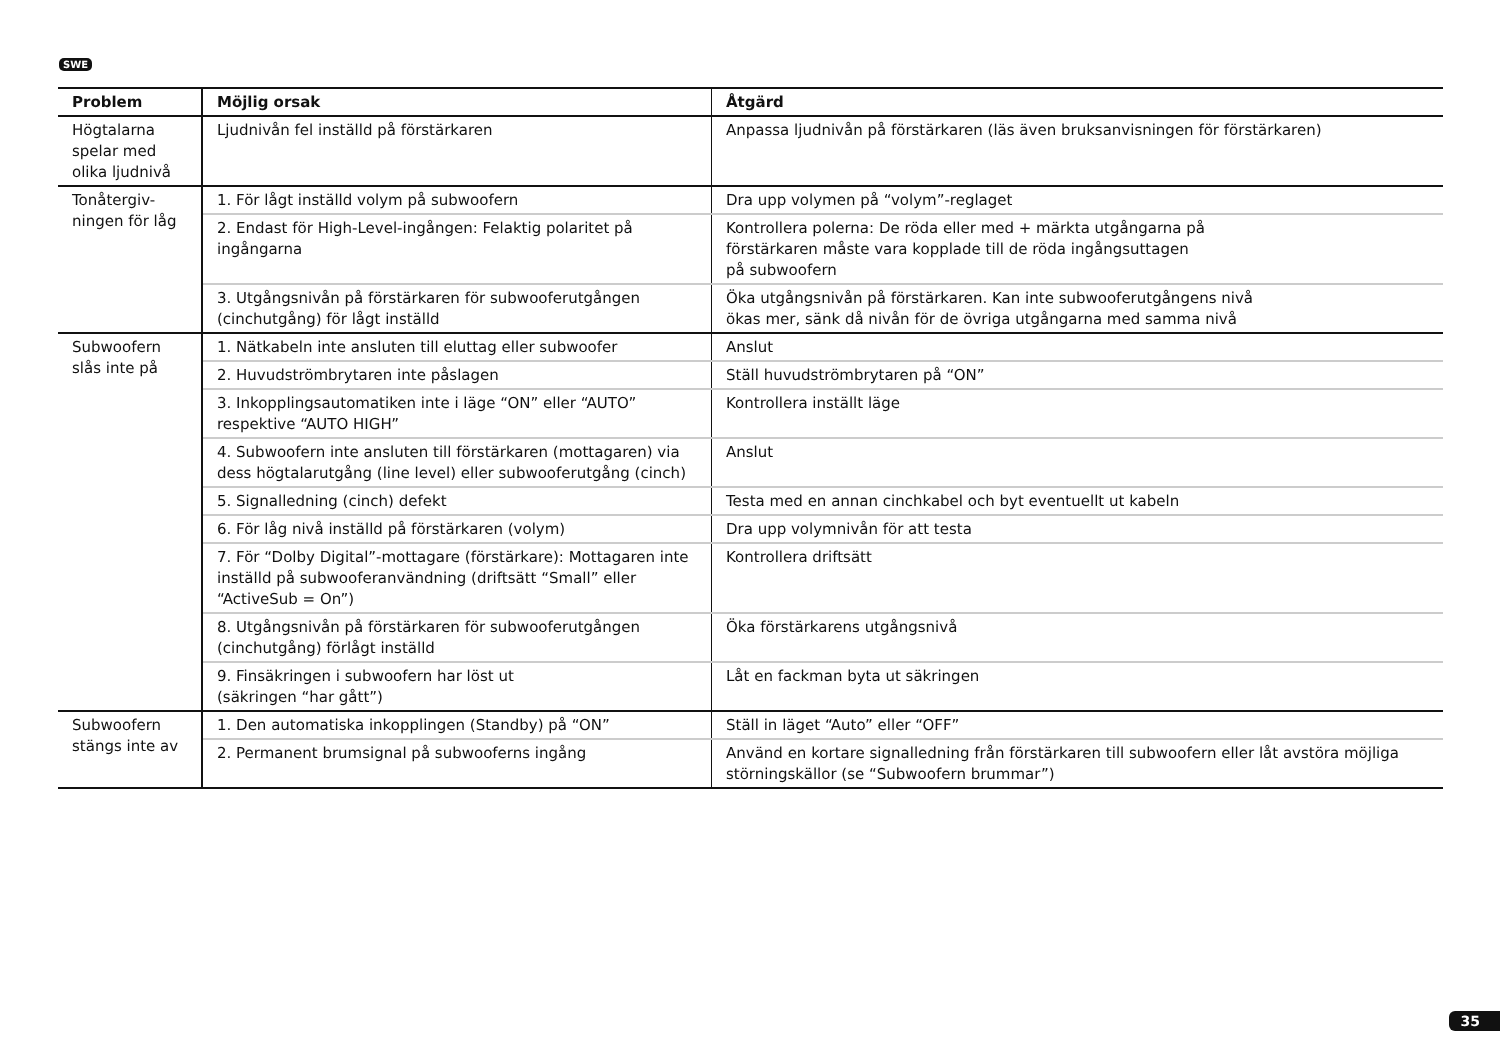SWE
| Problem | Möjlig orsak | Åtgärd |
| --- | --- | --- |
| Högtalarna spelar med olika ljudnivå | Ljudnivån fel inställd på förstärkaren | Anpassa ljudnivån på förstärkaren (läs även bruksanvisningen för förstärkaren) |
| Tonåtergiv- ningen för låg | 1. För lågt inställd volym på subwoofern | Dra upp volymen på “volym”-reglaget |
| | 2. Endast för High-Level-ingången: Felaktig polaritet på ingångarna | Kontrollera polerna: De röda eller med + märkta utgångarna på förstärkaren måste vara kopplade till de röda ingångsuttagen på subwoofern |
| | 3. Utgångsnivån på förstärkaren för subwooferutgången (cinchutgång) för lågt inställd | Öka utgångsnivån på förstärkaren. Kan inte subwooferutgångens nivå ökas mer, sänk då nivån för de övriga utgångarna med samma nivå |
| Subwoofern slås inte på | 1. Nätkabeln inte ansluten till eluttag eller subwoofer | Anslut |
| | 2. Huvudströmbrytaren inte påslagen | Ställ huvudströmbrytaren på “ON” |
| | 3. Inkopplingsautomatiken inte i läge “ON” eller “AUTO” respektive “AUTO HIGH” | Kontrollera inställt läge |
| | 4. Subwoofern inte ansluten till förstärkaren (mottagaren) via dess högtalarutgång (line level) eller subwooferutgång (cinch) | Anslut |
| | 5. Signalledning (cinch) defekt | Testa med en annan cinchkabel och byt eventuellt ut kabeln |
| | 6. För låg nivå inställd på förstärkaren (volym) | Dra upp volymnivån för att testa |
| | 7. För “Dolby Digital”-mottagare (förstärkare): Mottagaren inte inställd på subwooferanvändning (driftsätt “Small” eller “ActiveSub = On”) | Kontrollera driftsätt |
| | 8. Utgångsnivån på förstärkaren för subwooferutgången (cinchutgång) förlågt inställd | Öka förstärkarens utgångsnivå |
| | 9. Finsäkringen i subwoofern har löst ut (säkringen “har gått”) | Låt en fackman byta ut säkringen |
| Subwoofern stängs inte av | 1. Den automatiska inkopplingen (Standby) på “ON” | Ställ in läget “Auto” eller “OFF” |
| | 2. Permanent brumsignal på subwooferns ingång | Använd en kortare signalledning från förstärkaren till subwoofern eller låt avstöra möjliga störningskällor (se “Subwoofern brummar”) |
35